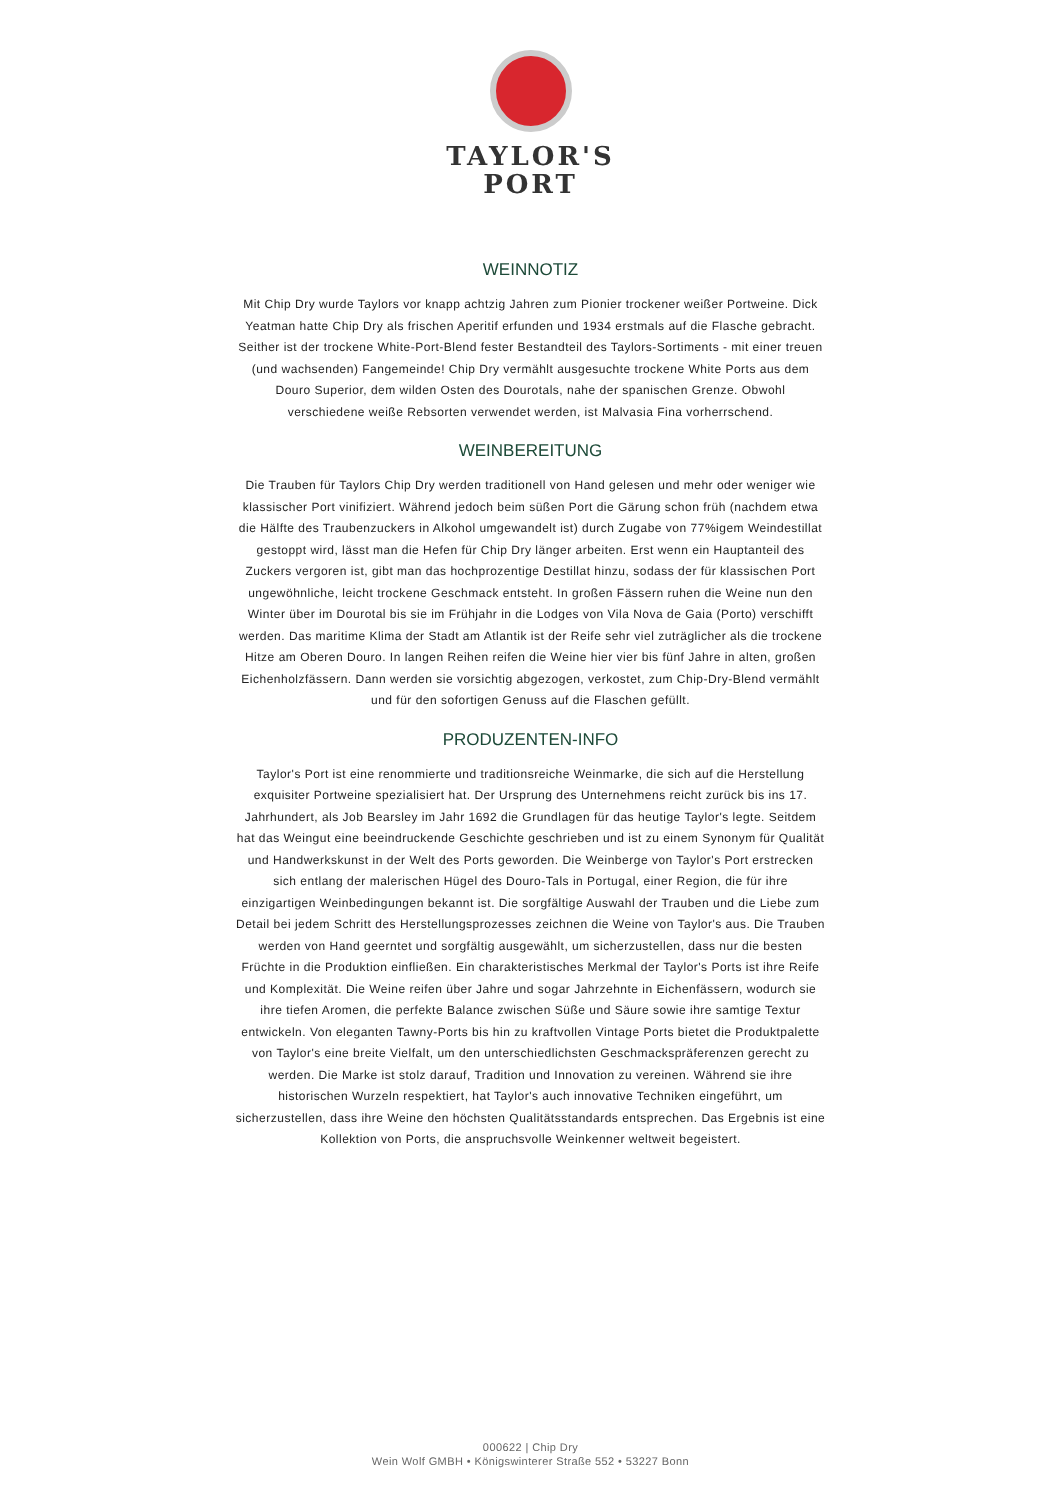TAYLOR'S
PORT
WEINNOTIZ
Mit Chip Dry wurde Taylors vor knapp achtzig Jahren zum Pionier trockener weißer Portweine. Dick Yeatman hatte Chip Dry als frischen Aperitif erfunden und 1934 erstmals auf die Flasche gebracht. Seither ist der trockene White-Port-Blend fester Bestandteil des Taylors-Sortiments - mit einer treuen (und wachsenden) Fangemeinde! Chip Dry vermählt ausgesuchte trockene White Ports aus dem Douro Superior, dem wilden Osten des Dourotals, nahe der spanischen Grenze. Obwohl verschiedene weiße Rebsorten verwendet werden, ist Malvasia Fina vorherrschend.
WEINBEREITUNG
Die Trauben für Taylors Chip Dry werden traditionell von Hand gelesen und mehr oder weniger wie klassischer Port vinifiziert. Während jedoch beim süßen Port die Gärung schon früh (nachdem etwa die Hälfte des Traubenzuckers in Alkohol umgewandelt ist) durch Zugabe von 77%igem Weindestillat gestoppt wird, lässt man die Hefen für Chip Dry länger arbeiten. Erst wenn ein Hauptanteil des Zuckers vergoren ist, gibt man das hochprozentige Destillat hinzu, sodass der für klassischen Port ungewöhnliche, leicht trockene Geschmack entsteht. In großen Fässern ruhen die Weine nun den Winter über im Dourotal bis sie im Frühjahr in die Lodges von Vila Nova de Gaia (Porto) verschifft werden. Das maritime Klima der Stadt am Atlantik ist der Reife sehr viel zuträglicher als die trockene Hitze am Oberen Douro. In langen Reihen reifen die Weine hier vier bis fünf Jahre in alten, großen Eichenholzfässern. Dann werden sie vorsichtig abgezogen, verkostet, zum Chip-Dry-Blend vermählt und für den sofortigen Genuss auf die Flaschen gefüllt.
PRODUZENTEN-INFO
Taylor's Port ist eine renommierte und traditionsreiche Weinmarke, die sich auf die Herstellung exquisiter Portweine spezialisiert hat. Der Ursprung des Unternehmens reicht zurück bis ins 17. Jahrhundert, als Job Bearsley im Jahr 1692 die Grundlagen für das heutige Taylor's legte. Seitdem hat das Weingut eine beeindruckende Geschichte geschrieben und ist zu einem Synonym für Qualität und Handwerkskunst in der Welt des Ports geworden. Die Weinberge von Taylor's Port erstrecken sich entlang der malerischen Hügel des Douro-Tals in Portugal, einer Region, die für ihre einzigartigen Weinbedingungen bekannt ist. Die sorgfältige Auswahl der Trauben und die Liebe zum Detail bei jedem Schritt des Herstellungsprozesses zeichnen die Weine von Taylor's aus. Die Trauben werden von Hand geerntet und sorgfältig ausgewählt, um sicherzustellen, dass nur die besten Früchte in die Produktion einfließen. Ein charakteristisches Merkmal der Taylor's Ports ist ihre Reife und Komplexität. Die Weine reifen über Jahre und sogar Jahrzehnte in Eichenfässern, wodurch sie ihre tiefen Aromen, die perfekte Balance zwischen Süße und Säure sowie ihre samtige Textur entwickeln. Von eleganten Tawny-Ports bis hin zu kraftvollen Vintage Ports bietet die Produktpalette von Taylor's eine breite Vielfalt, um den unterschiedlichsten Geschmackspräferenzen gerecht zu werden. Die Marke ist stolz darauf, Tradition und Innovation zu vereinen. Während sie ihre historischen Wurzeln respektiert, hat Taylor's auch innovative Techniken eingeführt, um sicherzustellen, dass ihre Weine den höchsten Qualitätsstandards entsprechen. Das Ergebnis ist eine Kollektion von Ports, die anspruchsvolle Weinkenner weltweit begeistert.
000622 | Chip Dry
Wein Wolf GMBH • Königswinterer Straße 552 • 53227 Bonn